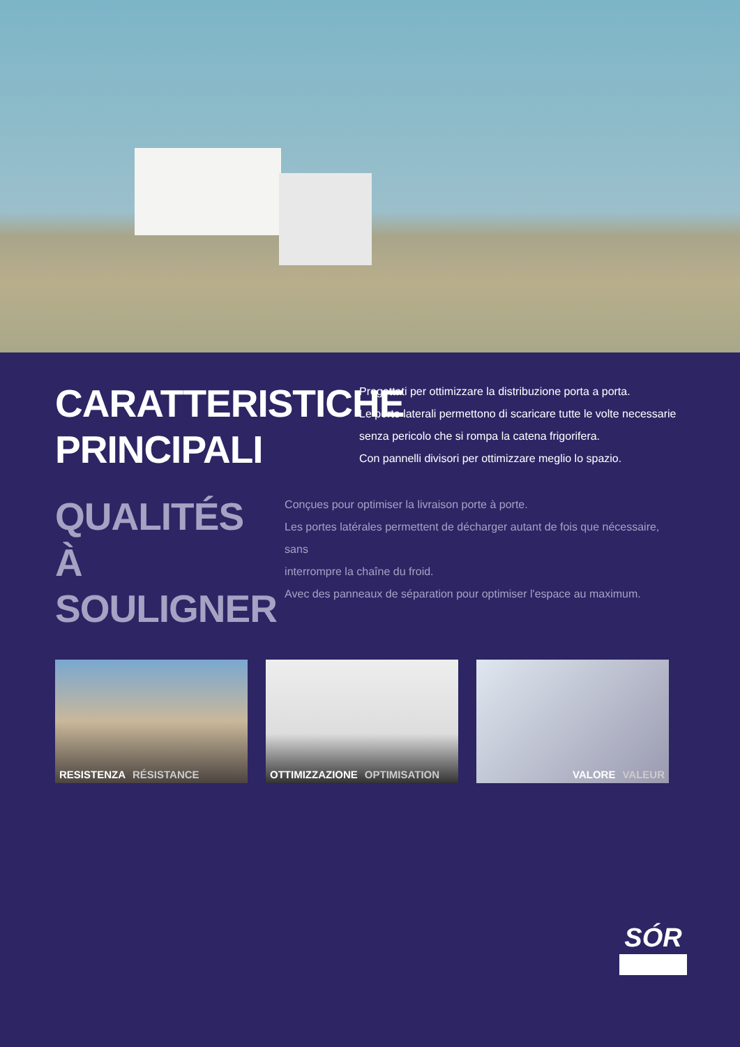CARATTERISTICHE PRINCIPALI
Progettati per ottimizzare la distribuzione porta a porta.
Le porte laterali permettono di scaricare tutte le volte necessarie
senza pericolo che si rompa la catena frigorifera.
Con pannelli divisori per ottimizzare meglio lo spazio.
QUALITÉS
À SOULIGNER
Conçues pour optimiser la livraison porte à porte.
Les portes latérales permettent de décharger autant de fois que nécessaire, sans
interrompre la chaîne du froid.
Avec des panneaux de séparation pour optimiser l'espace au maximum.
RESISTENZA RÉSISTANCE OTTIMIZZAZIONE OPTIMISATION VALORE VALEUR
SÓR